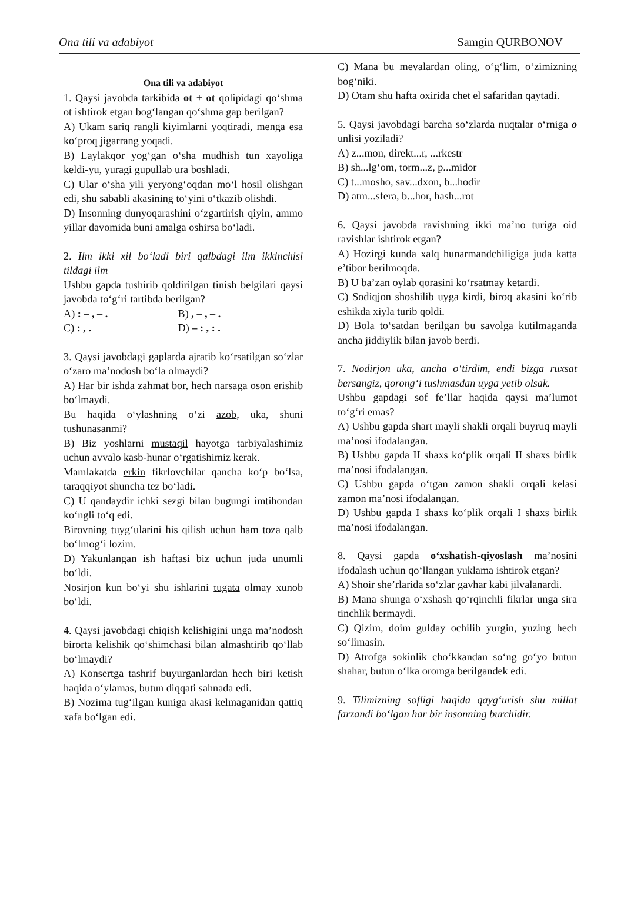Ona tili va adabiyot Samgin QURBONOV
Ona tili va adabiyot
1. Qaysi javobda tarkibida ot + ot qolipidagi qo‘shma ot ishtirok etgan bog‘langan qo‘shma gap berilgan?
A) Ukam sariq rangli kiyimlarni yoqtiradi, menga esa ko‘proq jigarrang yoqadi.
B) Laylakqor yog‘gan o‘sha mudhish tun xayoliga keldi-yu, yuragi gupullab ura boshladi.
C) Ular o‘sha yili yeryong‘oqdan mo‘l hosil olishgan edi, shu sababli akasining to‘yini o‘tkazib olishdi.
D) Insonning dunyoqarashini o‘zgartirish qiyin, ammo yillar davomida buni amalga oshirsa bo‘ladi.
2. Ilm ikki xil bo‘ladi biri qalbdagi ilm ikkinchisi tildagi ilm
Ushbu gapda tushirib qoldirilgan tinish belgilari qaysi javobda to‘g‘ri tartibda berilgan?
A) : – , – . B) , – , – .
C) : , . D) – : , : .
3. Qaysi javobdagi gaplarda ajratib ko‘rsatilgan so‘zlar o‘zaro ma’nodosh bo‘la olmaydi?
A) Har bir ishda zahmat bor, hech narsaga oson erishib bo‘lmaydi.
Bu haqida o‘ylashning o‘zi azob, uka, shuni tushunasanmi?
B) Biz yoshlarni mustaqil hayotga tarbiyalashimiz uchun avvalo kasb-hunar o‘rgatishimiz kerak.
Mamlakatda erkin fikrlovchilar qancha ko‘p bo‘lsa, taraqqiyot shuncha tez bo‘ladi.
C) U qandaydir ichki sezgi bilan bugungi imtihondan ko‘ngli to‘q edi.
Birovning tuyg‘ularini his qilish uchun ham toza qalb bo‘lmog‘i lozim.
D) Yakunlangan ish haftasi biz uchun juda unumli bo‘ldi.
Nosirjon kun bo‘yi shu ishlarini tugata olmay xunob bo‘ldi.
4. Qaysi javobdagi chiqish kelishigini unga ma’nodosh birorta kelishik qo‘shimchasi bilan almashtirib qo‘llab bo‘lmaydi?
A) Konsertga tashrif buyurganlardan hech biri ketish haqida o‘ylamas, butun diqqati sahnada edi.
B) Nozima tug‘ilgan kuniga akasi kelmaganidan qattiq xafa bo‘lgan edi.
C) Mana bu mevalardan oling, o‘g‘lim, o‘zimizning bog‘niki.
D) Otam shu hafta oxirida chet el safaridan qaytadi.
5. Qaysi javobdagi barcha so‘zlarda nuqtalar o‘rniga o unlisi yoziladi?
A) z...mon, direkt...r, ...rkestr
B) sh...lg‘om, torm...z, p...midor
C) t...mosho, sav...dxon, b...hodir
D) atm...sfera, b...hor, hash...rot
6. Qaysi javobda ravishning ikki ma’no turiga oid ravishlar ishtirok etgan?
A) Hozirgi kunda xalq hunarmandchiligiga juda katta e’tibor berilmoqda.
B) U ba’zan oylab qorasini ko‘rsatmay ketardi.
C) Sodiqjon shoshilib uyga kirdi, biroq akasini ko‘rib eshikda xiyla turib qoldi.
D) Bola to‘satdan berilgan bu savolga kutilmaganda ancha jiddiylik bilan javob berdi.
7. Nodirjon uka, ancha o‘tirdim, endi bizga ruxsat bersangiz, qorong‘i tushmasdan uyga yetib olsak.
Ushbu gapdagi sof fe’llar haqida qaysi ma’lumot to‘g‘ri emas?
A) Ushbu gapda shart mayli shakli orqali buyruq mayli ma’nosi ifodalangan.
B) Ushbu gapda II shaxs ko‘plik orqali II shaxs birlik ma’nosi ifodalangan.
C) Ushbu gapda o‘tgan zamon shakli orqali kelasi zamon ma’nosi ifodalangan.
D) Ushbu gapda I shaxs ko‘plik orqali I shaxs birlik ma’nosi ifodalangan.
8. Qaysi gapda o‘xshatish-qiyoslash ma’nosini ifodalash uchun qo‘llangan yuklama ishtirok etgan?
A) Shoir she’rlarida so‘zlar gavhar kabi jilvalanardi.
B) Mana shunga o‘xshash qo‘rqinchli fikrlar unga sira tinchlik bermaydi.
C) Qizim, doim gulday ochilib yurgin, yuzing hech so‘limasin.
D) Atrofga sokinlik cho‘kkandan so‘ng go‘yo butun shahar, butun o‘lka oromga berilgandek edi.
9. Tilimizning sofligi haqida qayg‘urish shu millat farzandi bo‘lgan har bir insonning burchidir.